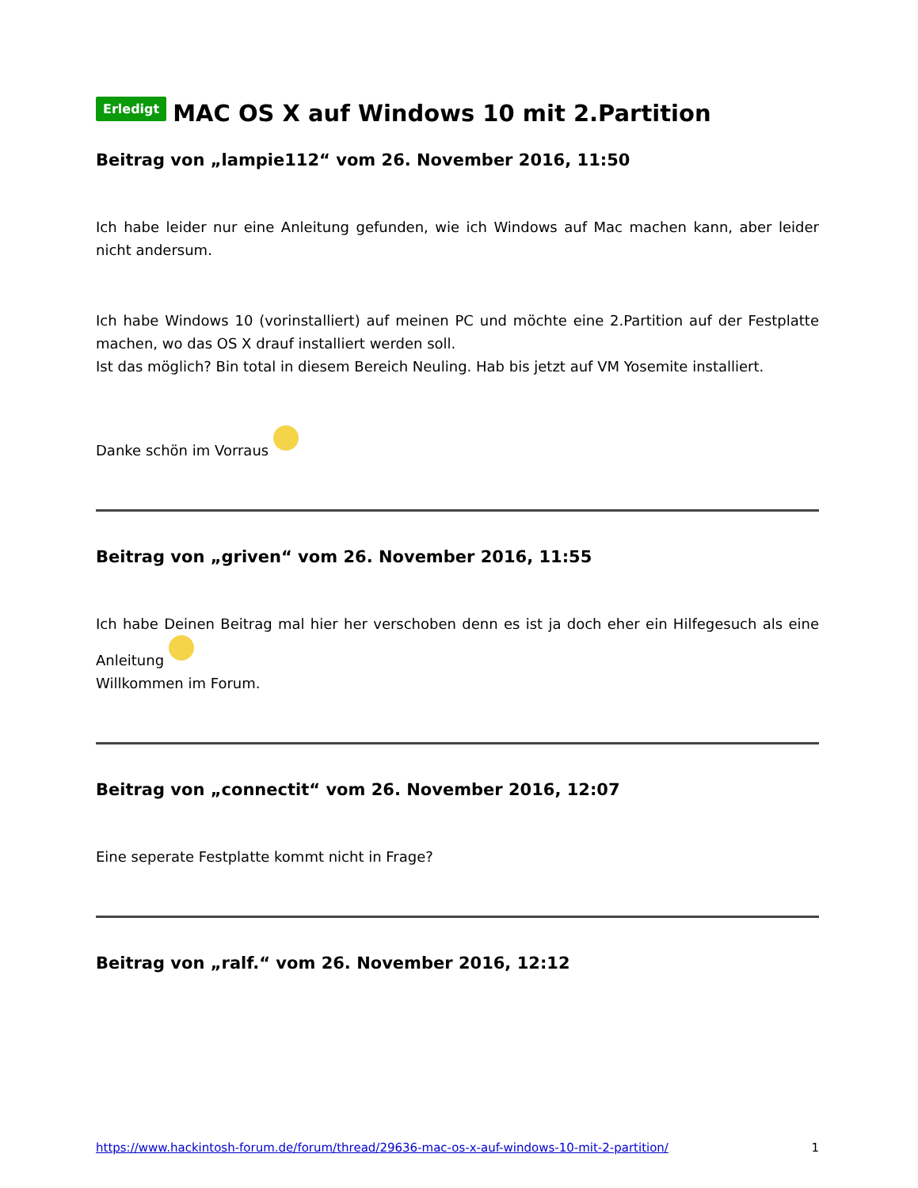Erledigt MAC OS X auf Windows 10 mit 2.Partition
Beitrag von „lampie112“ vom 26. November 2016, 11:50
Ich habe leider nur eine Anleitung gefunden, wie ich Windows auf Mac machen kann, aber leider nicht andersum.
Ich habe Windows 10 (vorinstalliert) auf meinen PC und möchte eine 2.Partition auf der Festplatte machen, wo das OS X drauf installiert werden soll.
Ist das möglich? Bin total in diesem Bereich Neuling. Hab bis jetzt auf VM Yosemite installiert.
Danke schön im Vorraus
Beitrag von „griven“ vom 26. November 2016, 11:55
Ich habe Deinen Beitrag mal hier her verschoben denn es ist ja doch eher ein Hilfegesuch als eine Anleitung
Willkommen im Forum.
Beitrag von „connectit“ vom 26. November 2016, 12:07
Eine seperate Festplatte kommt nicht in Frage?
Beitrag von „ralf.“ vom 26. November 2016, 12:12
https://www.hackintosh-forum.de/forum/thread/29636-mac-os-x-auf-windows-10-mit-2-partition/ 1